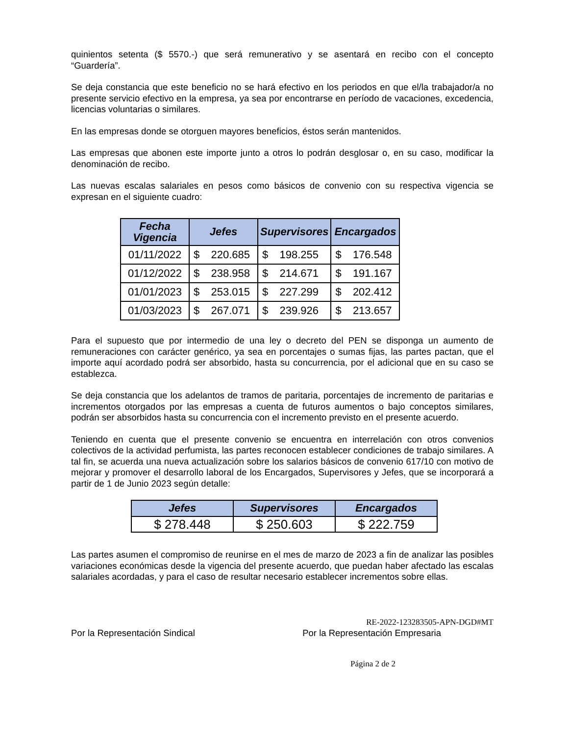quinientos setenta ($ 5570.-) que será remunerativo y se asentará en recibo con el concepto “Guardería”.
Se deja constancia que este beneficio no se hará efectivo en los periodos en que el/la trabajador/a no presente servicio efectivo en la empresa, ya sea por encontrarse en período de vacaciones, excedencia, licencias voluntarias o similares.
En las empresas donde se otorguen mayores beneficios, éstos serán mantenidos.
Las empresas que abonen este importe junto a otros lo podrán desglosar o, en su caso, modificar la denominación de recibo.
Las nuevas escalas salariales en pesos como básicos de convenio con su respectiva vigencia se expresan en el siguiente cuadro:
| Fecha Vigencia | Jefes | Supervisores | Encargados |
| --- | --- | --- | --- |
| 01/11/2022 | $ 220.685 | $ 198.255 | $ 176.548 |
| 01/12/2022 | $ 238.958 | $ 214.671 | $ 191.167 |
| 01/01/2023 | $ 253.015 | $ 227.299 | $ 202.412 |
| 01/03/2023 | $ 267.071 | $ 239.926 | $ 213.657 |
Para el supuesto que por intermedio de una ley o decreto del PEN se disponga un aumento de remuneraciones con carácter genérico, ya sea en porcentajes o sumas fijas, las partes pactan, que el importe aquí acordado podrá ser absorbido, hasta su concurrencia, por el adicional que en su caso se establezca.
Se deja constancia que los adelantos de tramos de paritaria, porcentajes de incremento de paritarias e incrementos otorgados por las empresas a cuenta de futuros aumentos o bajo conceptos similares, podrán ser absorbidos hasta su concurrencia con el incremento previsto en el presente acuerdo.
Teniendo en cuenta que el presente convenio se encuentra en interrelación con otros convenios colectivos de la actividad perfumista, las partes reconocen establecer condiciones de trabajo similares. A tal fin, se acuerda una nueva actualización sobre los salarios básicos de convenio 617/10 con motivo de mejorar y promover el desarrollo laboral de los Encargados, Supervisores y Jefes, que se incorporará a partir de 1 de Junio 2023 según detalle:
| Jefes | Supervisores | Encargados |
| --- | --- | --- |
| $ 278.448 | $ 250.603 | $ 222.759 |
Las partes asumen el compromiso de reunirse en el mes de marzo de 2023 a fin de analizar las posibles variaciones económicas desde la vigencia del presente acuerdo, que puedan haber afectado las escalas salariales acordadas, y para el caso de resultar necesario establecer incrementos sobre ellas.
RE-2022-123283505-APN-DGD#MT
Por la Representación Sindical Por la Representación Empresaria
Página 2 de 2